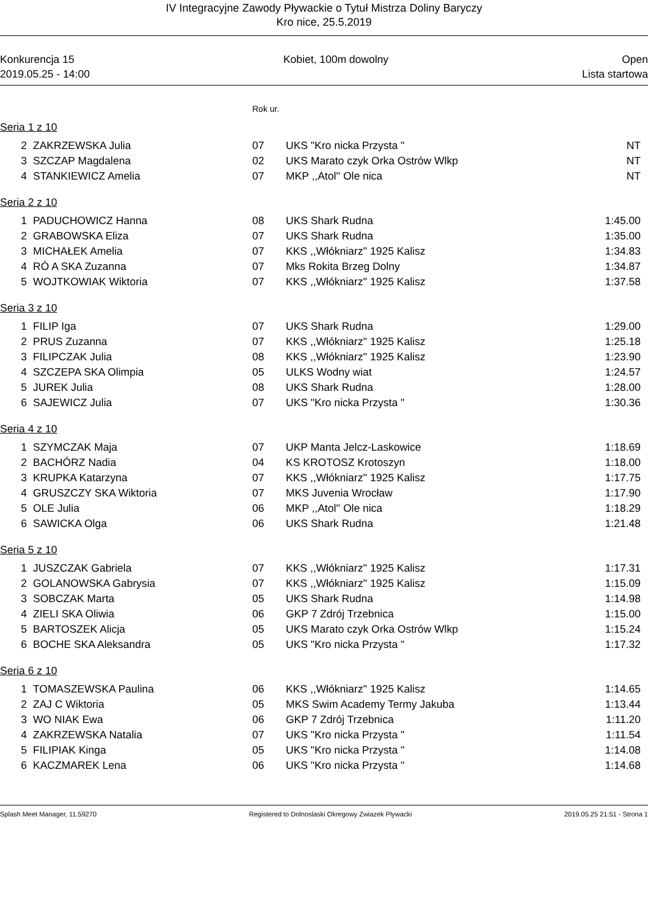IV Integracyjne Zawody Pływackie o Tytuł Mistrza Doliny Baryczy
Kro nice, 25.5.2019
Konkurencja 15
2019.05.25 - 14:00
Kobiet, 100m dowolny Open
Lista startowa
Rok ur.
Seria 1 z 10
| 2 | ZAKRZEWSKA Julia | 07 | UKS "Kro nicka Przysta " | NT |
| 3 | SZCZAP Magdalena | 02 | UKS Marato czyk Orka Ostrów Wlkp | NT |
| 4 | STANKIEWICZ Amelia | 07 | MKP ,,Atol'' Ole nica | NT |
Seria 2 z 10
| 1 | PADUCHOWICZ Hanna | 08 | UKS Shark Rudna | 1:45.00 |
| 2 | GRABOWSKA Eliza | 07 | UKS Shark Rudna | 1:35.00 |
| 3 | MICHAŁEK Amelia | 07 | KKS ,,Włókniarz'' 1925 Kalisz | 1:34.83 |
| 4 | RÓ A SKA Zuzanna | 07 | Mks Rokita Brzeg Dolny | 1:34.87 |
| 5 | WOJTKOWIAK Wiktoria | 07 | KKS ,,Włókniarz'' 1925 Kalisz | 1:37.58 |
Seria 3 z 10
| 1 | FILIP Iga | 07 | UKS Shark Rudna | 1:29.00 |
| 2 | PRUS Zuzanna | 07 | KKS ,,Włókniarz'' 1925 Kalisz | 1:25.18 |
| 3 | FILIPCZAK Julia | 08 | KKS ,,Włókniarz'' 1925 Kalisz | 1:23.90 |
| 4 | SZCZEPA SKA Olimpia | 05 | ULKS Wodny wiat | 1:24.57 |
| 5 | JUREK Julia | 08 | UKS Shark Rudna | 1:28.00 |
| 6 | SAJEWICZ Julia | 07 | UKS "Kro nicka Przysta " | 1:30.36 |
Seria 4 z 10
| 1 | SZYMCZAK Maja | 07 | UKP Manta Jelcz-Laskowice | 1:18.69 |
| 2 | BACHÓRZ Nadia | 04 | KS KROTOSZ Krotoszyn | 1:18.00 |
| 3 | KRUPKA Katarzyna | 07 | KKS ,,Włókniarz'' 1925 Kalisz | 1:17.75 |
| 4 | GRUSZCZY SKA Wiktoria | 07 | MKS Juvenia Wrocław | 1:17.90 |
| 5 | OLE Julia | 06 | MKP ,,Atol'' Ole nica | 1:18.29 |
| 6 | SAWICKA Olga | 06 | UKS Shark Rudna | 1:21.48 |
Seria 5 z 10
| 1 | JUSZCZAK Gabriela | 07 | KKS ,,Włókniarz'' 1925 Kalisz | 1:17.31 |
| 2 | GOLANOWSKA Gabrysia | 07 | KKS ,,Włókniarz'' 1925 Kalisz | 1:15.09 |
| 3 | SOBCZAK Marta | 05 | UKS Shark Rudna | 1:14.98 |
| 4 | ZIELI SKA Oliwia | 06 | GKP 7 Zdrój Trzebnica | 1:15.00 |
| 5 | BARTOSZEK Alicja | 05 | UKS Marato czyk Orka Ostrów Wlkp | 1:15.24 |
| 6 | BOCHE SKA Aleksandra | 05 | UKS "Kro nicka Przysta " | 1:17.32 |
Seria 6 z 10
| 1 | TOMASZEWSKA Paulina | 06 | KKS ,,Włókniarz'' 1925 Kalisz | 1:14.65 |
| 2 | ZAJ C Wiktoria | 05 | MKS Swim Academy Termy Jakuba | 1:13.44 |
| 3 | WO NIAK Ewa | 06 | GKP 7 Zdrój Trzebnica | 1:11.20 |
| 4 | ZAKRZEWSKA Natalia | 07 | UKS "Kro nicka Przysta " | 1:11.54 |
| 5 | FILIPIAK Kinga | 05 | UKS "Kro nicka Przysta " | 1:14.08 |
| 6 | KACZMAREK Lena | 06 | UKS "Kro nicka Przysta " | 1:14.68 |
Splash Meet Manager, 11.59270 Registered to Dolnoslaski Okregowy Zwiazek Plywacki 2019.05.25 21:51 - Strona 1